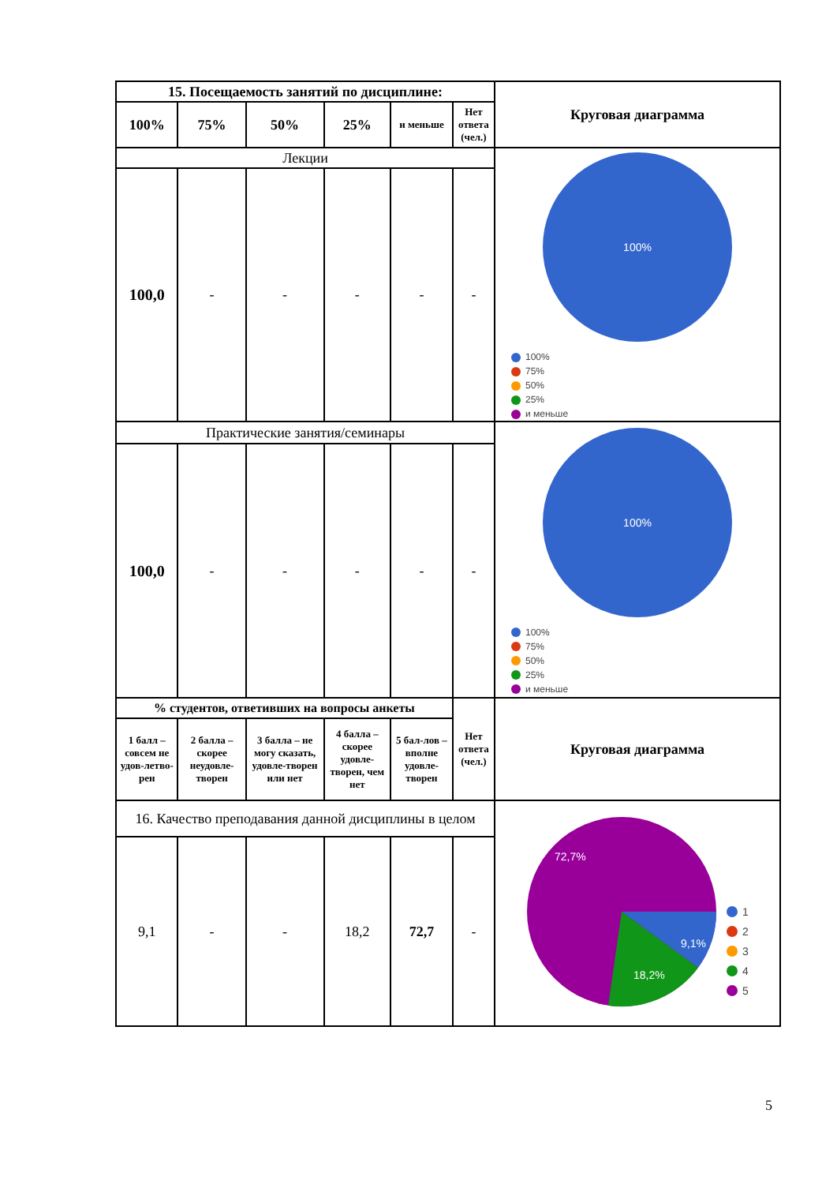| 15. Посещаемость занятий по дисциплине: | | | | | | Круговая диаграмма |
| --- | --- | --- | --- | --- | --- | --- |
| 100% | 75% | 50% | 25% | и меньше | Нет ответа (чел.) | |
| Лекции | | | | | | 100% 100% 75% 50% 25% и меньше |
| 100,0 | - | - | - | - | - | |
| Практические занятия/семинары | | | | | | 100% 100% 75% 50% 25% и меньше |
| 100,0 | - | - | - | - | - | |
| % студентов, ответивших на вопросы анкеты | | | | | Нет ответа (чел.) | Круговая диаграмма |
| 1 балл – совсем не удов-летво-рен | 2 балла – скорее неудовле-творен | 3 балла – не могу сказать, удовле-творен или нет | 4 балла – скорее удовле-творен, чем нет | 5 бал-лов – вполне удовле-творен | | |
| 16. Качество преподавания данной дисциплины в целом | | | | | | 72,7% 9,1% 18,2% 1 2 3 4 5 |
| 9,1 | - | - | 18,2 | 72,7 | - | |
5